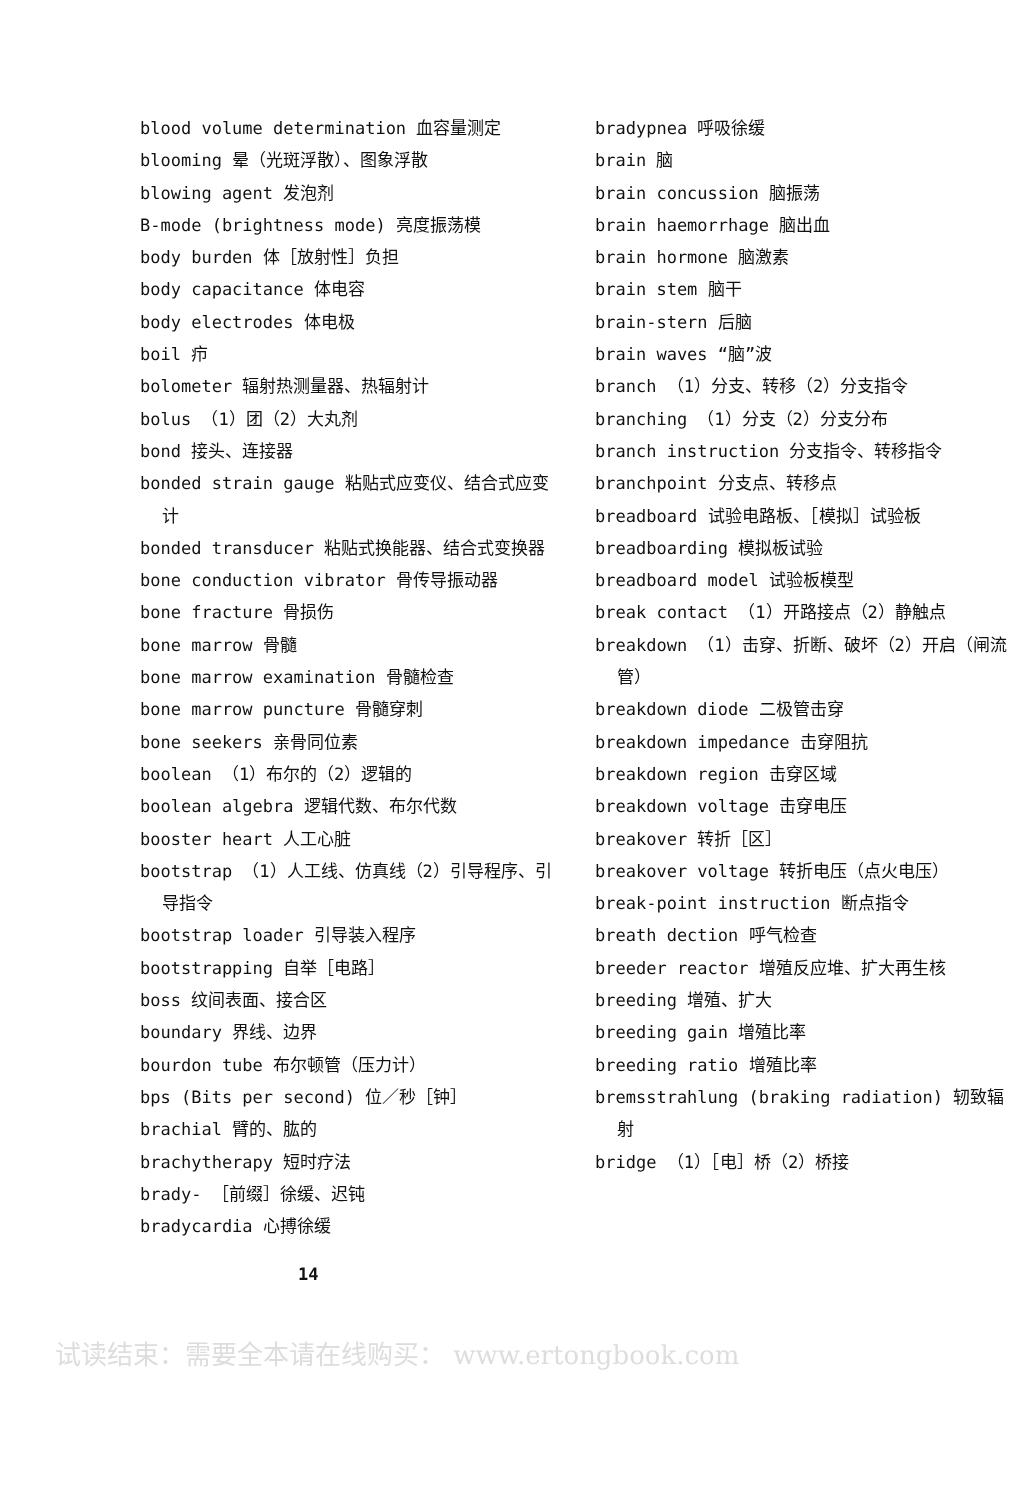blood volume determination 血容量测定
blooming 晕（光斑浮散）、图象浮散
blowing agent 发泡剂
B-mode (brightness mode) 亮度振荡模
body burden 体［放射性］负担
body capacitance 体电容
body electrodes 体电极
boil 疖
bolometer 辐射热测量器、热辐射计
bolus （1）团（2）大丸剂
bond 接头、连接器
bonded strain gauge 粘贴式应变仪、结合式应变计
bonded transducer 粘贴式换能器、结合式变换器
bone conduction vibrator 骨传导振动器
bone fracture 骨损伤
bone marrow 骨髓
bone marrow examination 骨髓检查
bone marrow puncture 骨髓穿刺
bone seekers 亲骨同位素
boolean （1）布尔的（2）逻辑的
boolean algebra 逻辑代数、布尔代数
booster heart 人工心脏
bootstrap （1）人工线、仿真线（2）引导程序、引导指令
bootstrap loader 引导装入程序
bootstrapping 自举［电路］
boss 纹间表面、接合区
boundary 界线、边界
bourdon tube 布尔顿管（压力计）
bps (Bits per second) 位／秒［钟］
brachial 臂的、肱的
brachytherapy 短时疗法
brady- ［前缀］徐缓、迟钝
bradycardia 心搏徐缓
14
bradypnea 呼吸徐缓
brain 脑
brain concussion 脑振荡
brain haemorrhage 脑出血
brain hormone 脑激素
brain stem 脑干
brain-stern 后脑
brain waves “脑”波
branch （1）分支、转移（2）分支指令
branching （1）分支（2）分支分布
branch instruction 分支指令、转移指令
branchpoint 分支点、转移点
breadboard 试验电路板、［模拟］试验板
breadboarding 模拟板试验
breadboard model 试验板模型
break contact （1）开路接点（2）静触点
breakdown （1）击穿、折断、破坏（2）开启（闸流管）
breakdown diode 二极管击穿
breakdown impedance 击穿阻抗
breakdown region 击穿区域
breakdown voltage 击穿电压
breakover 转折［区］
breakover voltage 转折电压（点火电压）
break-point instruction 断点指令
breath dection 呼气检查
breeder reactor 增殖反应堆、扩大再生核
breeding 增殖、扩大
breeding gain 增殖比率
breeding ratio 增殖比率
bremsstrahlung (braking radiation) 轫致辐射
bridge （1）［电］桥（2）桥接
试读结束：需要全本请在线购买： www.ertongbook.com